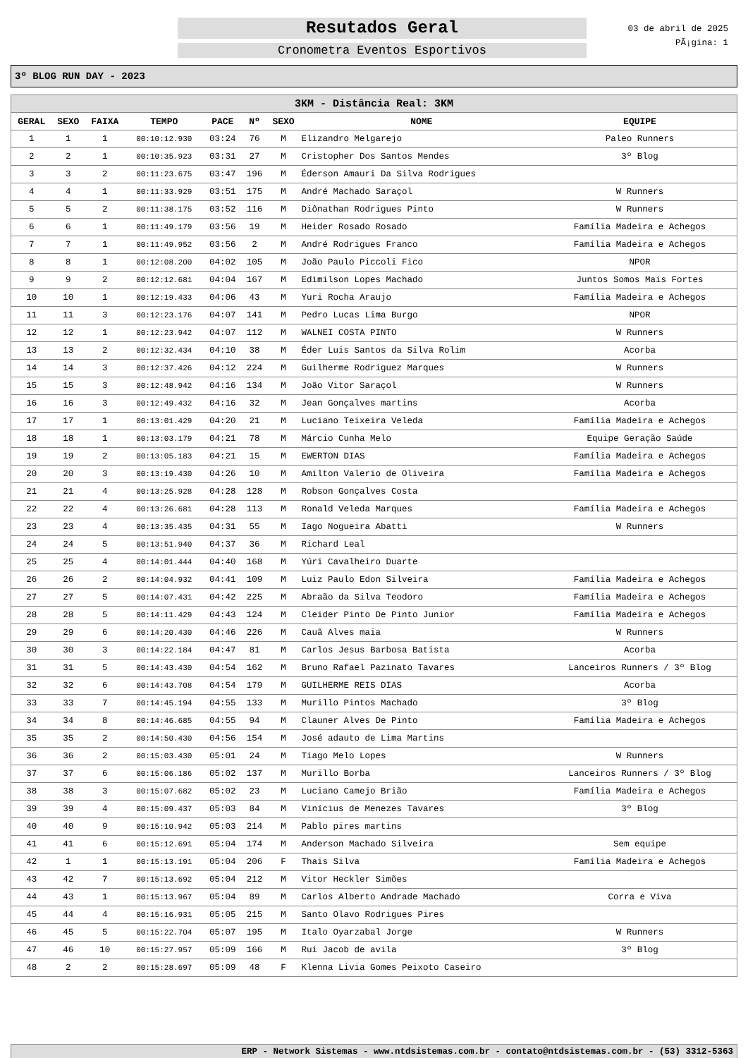Resutados Geral
Cronometra Eventos Esportivos
03 de abril de 2025
PÃ¡gina: 1
3º BLOG RUN DAY - 2023
| 3KM - Distância Real: 3KM | | | | | | | | |
| GERAL | SEXO | FAIXA | TEMPO | PACE | Nº | SEXO | NOME | EQUIPE |
| 1 | 1 | 1 | 00:10:12.930 | 03:24 | 76 | M | Elizandro Melgarejo | Paleo Runners |
| 2 | 2 | 1 | 00:10:35.923 | 03:31 | 27 | M | Cristopher Dos Santos Mendes | 3º Blog |
| 3 | 3 | 2 | 00:11:23.675 | 03:47 | 196 | M | Éderson Amauri Da Silva Rodrigues | |
| 4 | 4 | 1 | 00:11:33.929 | 03:51 | 175 | M | André Machado Saraçol | W Runners |
| 5 | 5 | 2 | 00:11:38.175 | 03:52 | 116 | M | Diônathan Rodrigues Pinto | W Runners |
| 6 | 6 | 1 | 00:11:49.179 | 03:56 | 19 | M | Heider Rosado Rosado | Família Madeira e Achegos |
| 7 | 7 | 1 | 00:11:49.952 | 03:56 | 2 | M | André Rodrigues Franco | Família Madeira e Achegos |
| 8 | 8 | 1 | 00:12:08.200 | 04:02 | 105 | M | João Paulo Piccoli Fico | NPOR |
| 9 | 9 | 2 | 00:12:12.681 | 04:04 | 167 | M | Edimilson Lopes Machado | Juntos Somos Mais Fortes |
| 10 | 10 | 1 | 00:12:19.433 | 04:06 | 43 | M | Yuri Rocha Araujo | Família Madeira e Achegos |
| 11 | 11 | 3 | 00:12:23.176 | 04:07 | 141 | M | Pedro Lucas Lima Burgo | NPOR |
| 12 | 12 | 1 | 00:12:23.942 | 04:07 | 112 | M | WALNEI COSTA PINTO | W Runners |
| 13 | 13 | 2 | 00:12:32.434 | 04:10 | 38 | M | Éder Luis Santos da Silva Rolim | Acorba |
| 14 | 14 | 3 | 00:12:37.426 | 04:12 | 224 | M | Guilherme Rodriguez Marques | W Runners |
| 15 | 15 | 3 | 00:12:48.942 | 04:16 | 134 | M | João Vitor Saraçol | W Runners |
| 16 | 16 | 3 | 00:12:49.432 | 04:16 | 32 | M | Jean Gonçalves martins | Acorba |
| 17 | 17 | 1 | 00:13:01.429 | 04:20 | 21 | M | Luciano Teixeira Veleda | Família Madeira e Achegos |
| 18 | 18 | 1 | 00:13:03.179 | 04:21 | 78 | M | Márcio Cunha Melo | Equipe Geração Saúde |
| 19 | 19 | 2 | 00:13:05.183 | 04:21 | 15 | M | EWERTON DIAS | Família Madeira e Achegos |
| 20 | 20 | 3 | 00:13:19.430 | 04:26 | 10 | M | Amilton Valerio de Oliveira | Família Madeira e Achegos |
| 21 | 21 | 4 | 00:13:25.928 | 04:28 | 128 | M | Robson Gonçalves Costa | |
| 22 | 22 | 4 | 00:13:26.681 | 04:28 | 113 | M | Ronald Veleda Marques | Família Madeira e Achegos |
| 23 | 23 | 4 | 00:13:35.435 | 04:31 | 55 | M | Iago Nogueira Abatti | W Runners |
| 24 | 24 | 5 | 00:13:51.940 | 04:37 | 36 | M | Richard Leal | |
| 25 | 25 | 4 | 00:14:01.444 | 04:40 | 168 | M | Yúri Cavalheiro Duarte | |
| 26 | 26 | 2 | 00:14:04.932 | 04:41 | 109 | M | Luiz Paulo Edon Silveira | Família Madeira e Achegos |
| 27 | 27 | 5 | 00:14:07.431 | 04:42 | 225 | M | Abraão da Silva Teodoro | Família Madeira e Achegos |
| 28 | 28 | 5 | 00:14:11.429 | 04:43 | 124 | M | Cleider Pinto De Pinto Junior | Família Madeira e Achegos |
| 29 | 29 | 6 | 00:14:20.430 | 04:46 | 226 | M | Cauã Alves maia | W Runners |
| 30 | 30 | 3 | 00:14:22.184 | 04:47 | 81 | M | Carlos Jesus Barbosa Batista | Acorba |
| 31 | 31 | 5 | 00:14:43.430 | 04:54 | 162 | M | Bruno Rafael Pazinato Tavares | Lanceiros Runners / 3º Blog |
| 32 | 32 | 6 | 00:14:43.708 | 04:54 | 179 | M | GUILHERME REIS DIAS | Acorba |
| 33 | 33 | 7 | 00:14:45.194 | 04:55 | 133 | M | Murillo Pintos Machado | 3º Blog |
| 34 | 34 | 8 | 00:14:46.685 | 04:55 | 94 | M | Clauner Alves De Pinto | Família Madeira e Achegos |
| 35 | 35 | 2 | 00:14:50.430 | 04:56 | 154 | M | José adauto de Lima Martins | |
| 36 | 36 | 2 | 00:15:03.430 | 05:01 | 24 | M | Tiago Melo Lopes | W Runners |
| 37 | 37 | 6 | 00:15:06.186 | 05:02 | 137 | M | Murillo Borba | Lanceiros Runners / 3º Blog |
| 38 | 38 | 3 | 00:15:07.682 | 05:02 | 23 | M | Luciano Camejo Brião | Família Madeira e Achegos |
| 39 | 39 | 4 | 00:15:09.437 | 05:03 | 84 | M | Vinícius de Menezes Tavares | 3º Blog |
| 40 | 40 | 9 | 00:15:10.942 | 05:03 | 214 | M | Pablo pires martins | |
| 41 | 41 | 6 | 00:15:12.691 | 05:04 | 174 | M | Anderson Machado Silveira | Sem equipe |
| 42 | 1 | 1 | 00:15:13.191 | 05:04 | 206 | F | Thais Silva | Família Madeira e Achegos |
| 43 | 42 | 7 | 00:15:13.692 | 05:04 | 212 | M | Vitor Heckler Simões | |
| 44 | 43 | 1 | 00:15:13.967 | 05:04 | 89 | M | Carlos Alberto Andrade Machado | Corra e Viva |
| 45 | 44 | 4 | 00:15:16.931 | 05:05 | 215 | M | Santo Olavo Rodrigues Pires | |
| 46 | 45 | 5 | 00:15:22.704 | 05:07 | 195 | M | Italo Oyarzabal Jorge | W Runners |
| 47 | 46 | 10 | 00:15:27.957 | 05:09 | 166 | M | Rui Jacob de avila | 3º Blog |
| 48 | 2 | 2 | 00:15:28.697 | 05:09 | 48 | F | Klenna Livia Gomes Peixoto Caseiro | |
ERP - Network Sistemas - www.ntdsistemas.com.br - contato@ntdsistemas.com.br - (53) 3312-5363